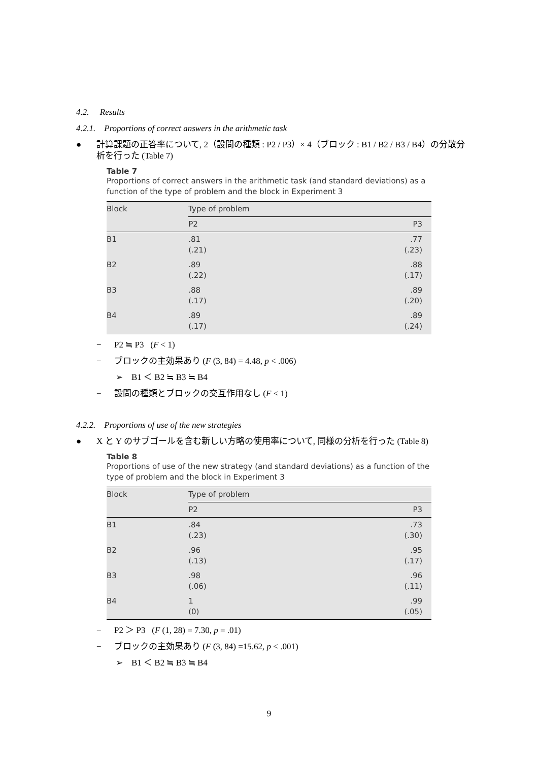4.2. Results
4.2.1. Proportions of correct answers in the arithmetic task
● 計算課題の正答率について, 2（設問の種類 : P2 / P3）× 4（ブロック : B1 / B2 / B3 / B4）の分散分析を行った (Table 7)
Table 7
Proportions of correct answers in the arithmetic task (and standard deviations) as a function of the type of problem and the block in Experiment 3
| Block | Type of problem | |
| --- | --- | --- |
| | P2 | P3 |
| B1 | .81 (.21) | .77 (.23) |
| B2 | .89 (.22) | .88 (.17) |
| B3 | .88 (.17) | .89 (.20) |
| B4 | .89 (.17) | .89 (.24) |
− P2 ≒ P3 (F < 1)
− ブロックの主効果あり (F (3, 84) = 4.48, p < .006)
➢ B1 ＜ B2 ≒ B3 ≒ B4
− 設問の種類とブロックの交互作用なし (F < 1)
4.2.2. Proportions of use of the new strategies
● X と Y のサブゴールを含む新しい方略の使用率について, 同様の分析を行った (Table 8)
Table 8
Proportions of use of the new strategy (and standard deviations) as a function of the type of problem and the block in Experiment 3
| Block | Type of problem | |
| --- | --- | --- |
| | P2 | P3 |
| B1 | .84 (.23) | .73 (.30) |
| B2 | .96 (.13) | .95 (.17) |
| B3 | .98 (.06) | .96 (.11) |
| B4 | 1 (0) | .99 (.05) |
− P2 ＞ P3 (F (1, 28) = 7.30, p = .01)
− ブロックの主効果あり (F (3, 84) =15.62, p < .001)
➢ B1 ＜ B2 ≒ B3 ≒ B4
9